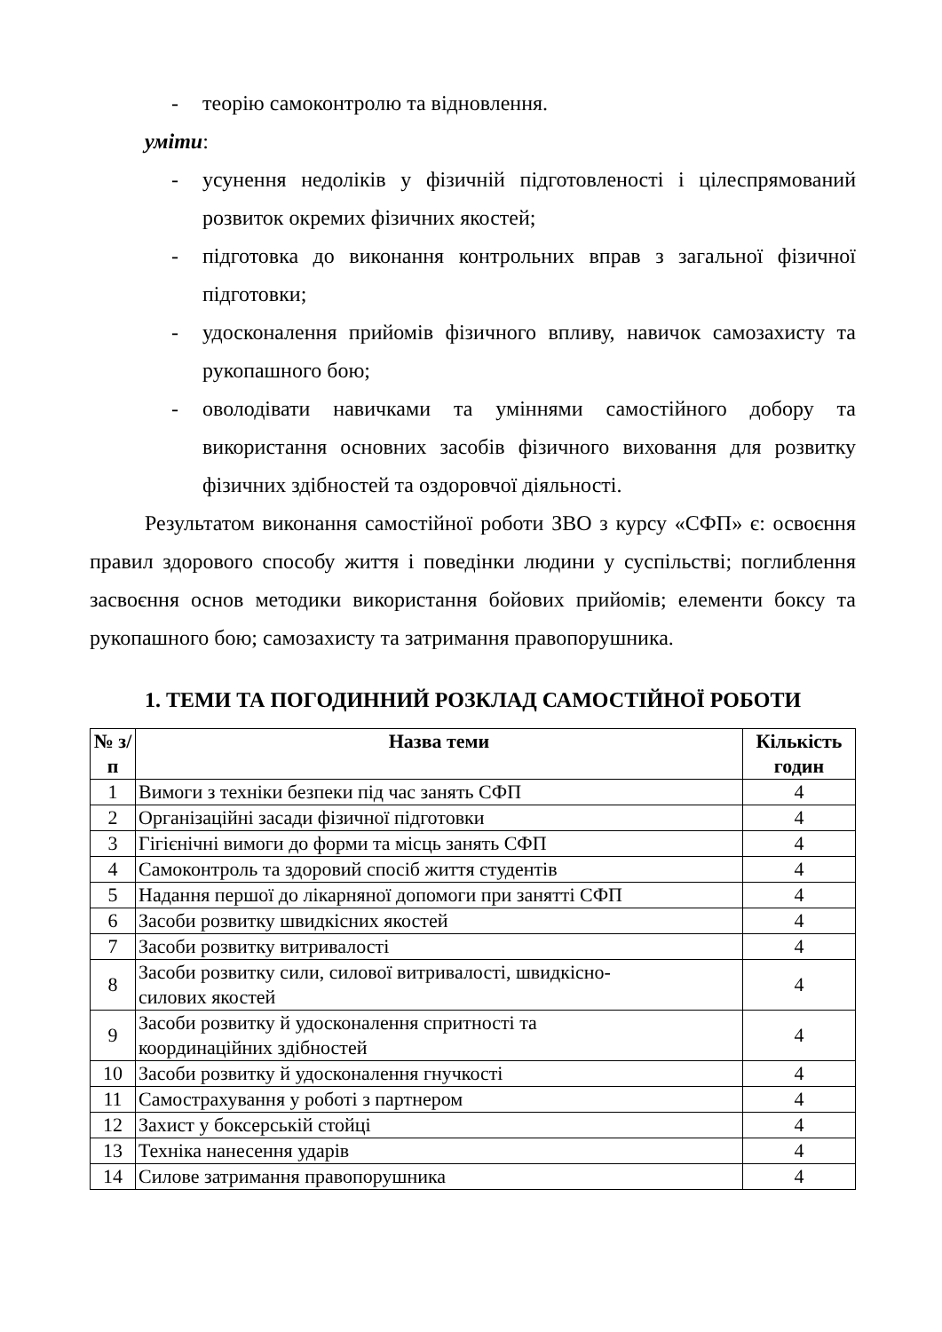- теорію самоконтролю та відновлення.
уміти:
- усунення недоліків у фізичній підготовленості і цілеспрямований розвиток окремих фізичних якостей;
- підготовка до виконання контрольних вправ з загальної фізичної підготовки;
- удосконалення прийомів фізичного впливу, навичок самозахисту та рукопашного бою;
- оволодівати навичками та уміннями самостійного добору та використання основних засобів фізичного виховання для розвитку фізичних здібностей та оздоровчої діяльності.
Результатом виконання самостійної роботи ЗВО з курсу «СФП» є: освоєння правил здорового способу життя і поведінки людини у суспільстві; поглиблення засвоєння основ методики використання бойових прийомів; елементи боксу та рукопашного бою; самозахисту та затримання правопорушника.
1. ТЕМИ ТА ПОГОДИННИЙ РОЗКЛАД САМОСТІЙНОЇ РОБОТИ
| № з/п | Назва теми | Кількість годин |
| --- | --- | --- |
| 1 | Вимоги з техніки безпеки під час занять СФП | 4 |
| 2 | Організаційні засади фізичної підготовки | 4 |
| 3 | Гігієнічні вимоги до форми та місць занять СФП | 4 |
| 4 | Самоконтроль та здоровий спосіб життя студентів | 4 |
| 5 | Надання першої до лікарняної допомоги при занятті СФП | 4 |
| 6 | Засоби розвитку швидкісних якостей | 4 |
| 7 | Засоби розвитку витривалості | 4 |
| 8 | Засоби розвитку сили, силової витривалості, швидкісно- силових якостей | 4 |
| 9 | Засоби розвитку й удосконалення спритності та координаційних здібностей | 4 |
| 10 | Засоби розвитку й удосконалення гнучкості | 4 |
| 11 | Самострахування у роботі з партнером | 4 |
| 12 | Захист у боксерській стойці | 4 |
| 13 | Техніка нанесення ударів | 4 |
| 14 | Силове затримання правопорушника | 4 |